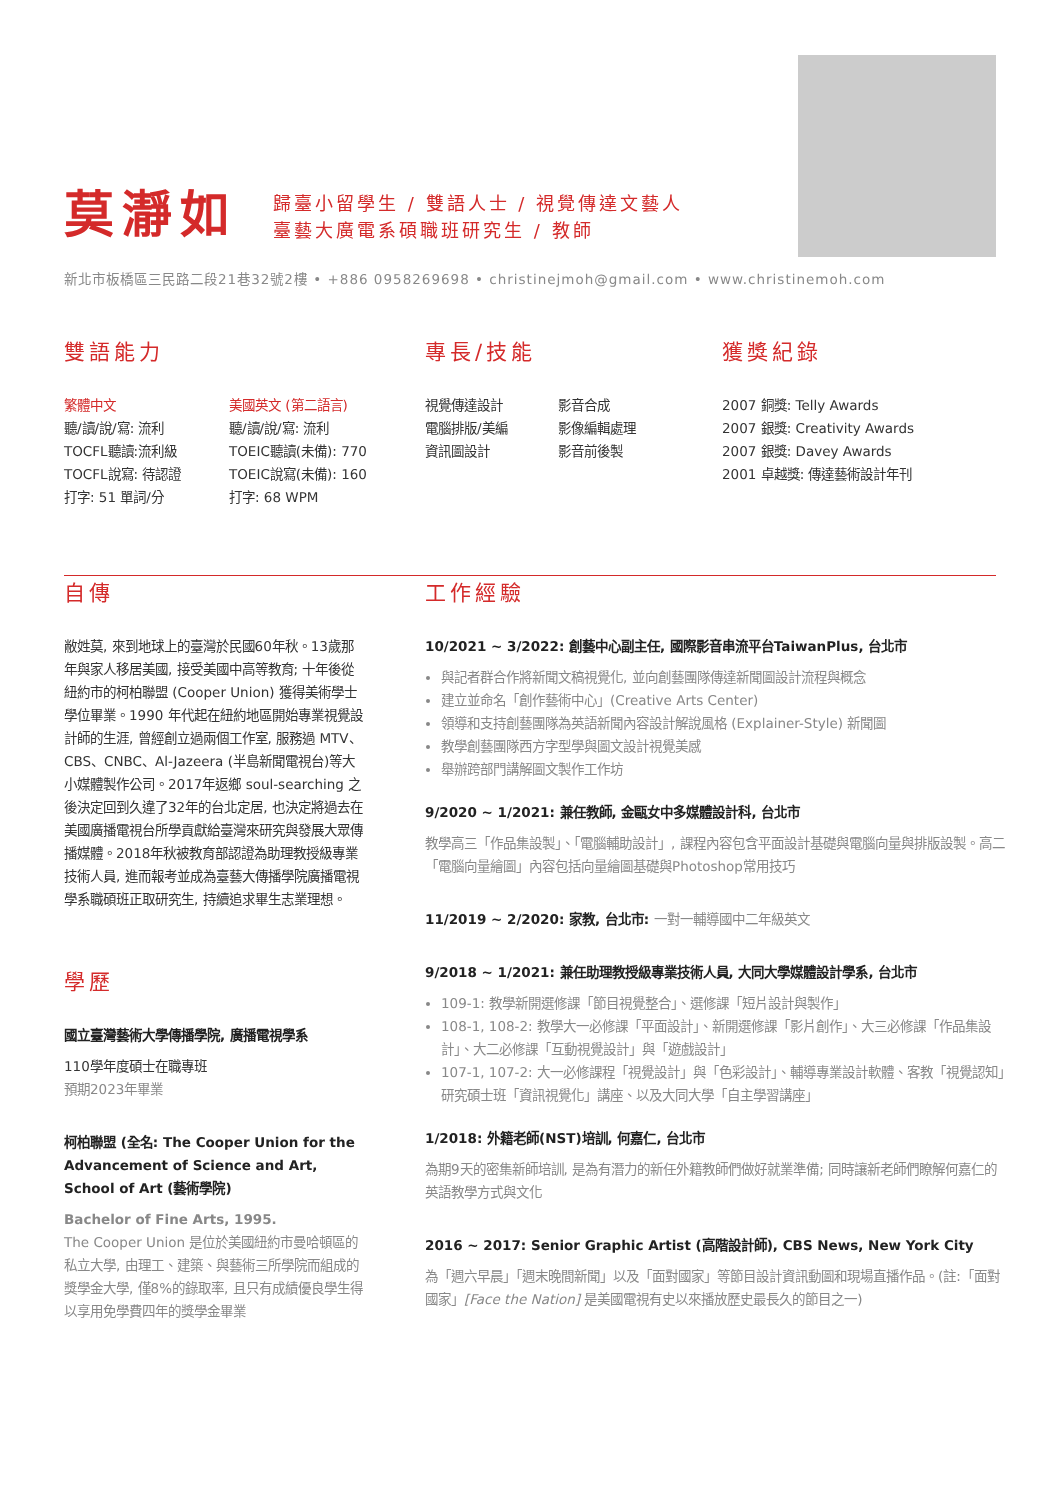莫瀞如
歸臺小留學生 / 雙語人士 / 視覺傳達文藝人
臺藝大廣電系碩職班研究生 / 教師
新北市板橋區三民路二段21巷32號2樓 • +886 0958269698 • christinejmoh@gmail.com • www.christinemoh.com
雙語能力
繁體中文
聽/讀/說/寫: 流利
TOCFL聽讀:流利級
TOCFL說寫: 待認證
打字: 51 單詞/分
美國英文 (第二語言)
聽/讀/說/寫: 流利
TOEIC聽讀(未備): 770
TOEIC說寫(未備): 160
打字: 68 WPM
專長/技能
視覺傳達設計
電腦排版/美編
資訊圖設計
影音合成
影像編輯處理
影音前後製
獲獎紀錄
2007 銅獎: Telly Awards
2007 銀獎: Creativity Awards
2007 銀獎: Davey Awards
2001 卓越獎: 傳達藝術設計年刊
自傳
敝姓莫, 來到地球上的臺灣於民國60年秋。13歲那年與家人移居美國, 接受美國中高等教育; 十年後從紐約市的柯柏聯盟 (Cooper Union) 獲得美術學士學位畢業。1990 年代起在紐約地區開始專業視覺設計師的生涯, 曾經創立過兩個工作室, 服務過 MTV、CBS、CNBC、Al-Jazeera (半島新聞電視台)等大小媒體製作公司。2017年返鄉 soul-searching 之後決定回到久違了32年的台北定居, 也決定將過去在美國廣播電視台所學貢獻給臺灣來研究與發展大眾傳播媒體。2018年秋被教育部認證為助理教授級專業技術人員, 進而報考並成為臺藝大傳播學院廣播電視學系職碩班正取研究生, 持續追求畢生志業理想。
學歷
國立臺灣藝術大學傳播學院, 廣播電視學系
110學年度碩士在職專班
預期2023年畢業
柯柏聯盟 (全名: The Cooper Union for the Advancement of Science and Art, School of Art (藝術學院)
Bachelor of Fine Arts, 1995.
The Cooper Union 是位於美國紐約市曼哈頓區的私立大學, 由理工、建築、與藝術三所學院而組成的獎學金大學, 僅8%的錄取率, 且只有成績優良學生得以享用免學費四年的獎學金畢業
工作經驗
10/2021 ~ 3/2022: 創藝中心副主任, 國際影音串流平台TaiwanPlus, 台北市
與記者群合作將新聞文稿視覺化, 並向創藝團隊傳達新聞圖設計流程與概念
建立並命名「創作藝術中心」(Creative Arts Center)
領導和支持創藝團隊為英語新聞內容設計解說風格 (Explainer-Style) 新聞圖
教學創藝團隊西方字型學與圖文設計視覺美感
舉辦跨部門講解圖文製作工作坊
9/2020 ~ 1/2021: 兼任教師, 金甌女中多媒體設計科, 台北市
教學高三「作品集設製」、「電腦輔助設計」, 課程內容包含平面設計基礎與電腦向量與排版設製。高二「電腦向量繪圖」內容包括向量繪圖基礎與Photoshop常用技巧
11/2019 ~ 2/2020: 家教, 台北市: 一對一輔導國中二年級英文
9/2018 ~ 1/2021: 兼任助理教授級專業技術人員, 大同大學媒體設計學系, 台北市
109-1: 教學新開選修課「節目視覺整合」、選修課「短片設計與製作」
108-1, 108-2: 教學大一必修課「平面設計」、新開選修課「影片創作」、大三必修課「作品集設計」、大二必修課「互動視覺設計」與「遊戲設計」
107-1, 107-2: 大一必修課程「視覺設計」與「色彩設計」、輔導專業設計軟體、客教「視覺認知」研究碩士班「資訊視覺化」講座、以及大同大學「自主學習講座」
1/2018: 外籍老師(NST)培訓, 何嘉仁, 台北市
為期9天的密集新師培訓, 是為有潛力的新任外籍教師們做好就業準備; 同時讓新老師們瞭解何嘉仁的英語教學方式與文化
2016 ~ 2017: Senior Graphic Artist (高階設計師), CBS News, New York City
為「週六早晨」「週末晚間新聞」以及「面對國家」等節目設計資訊動圖和現場直播作品。(註:「面對國家」[Face the Nation] 是美國電視有史以來播放歷史最長久的節目之一)